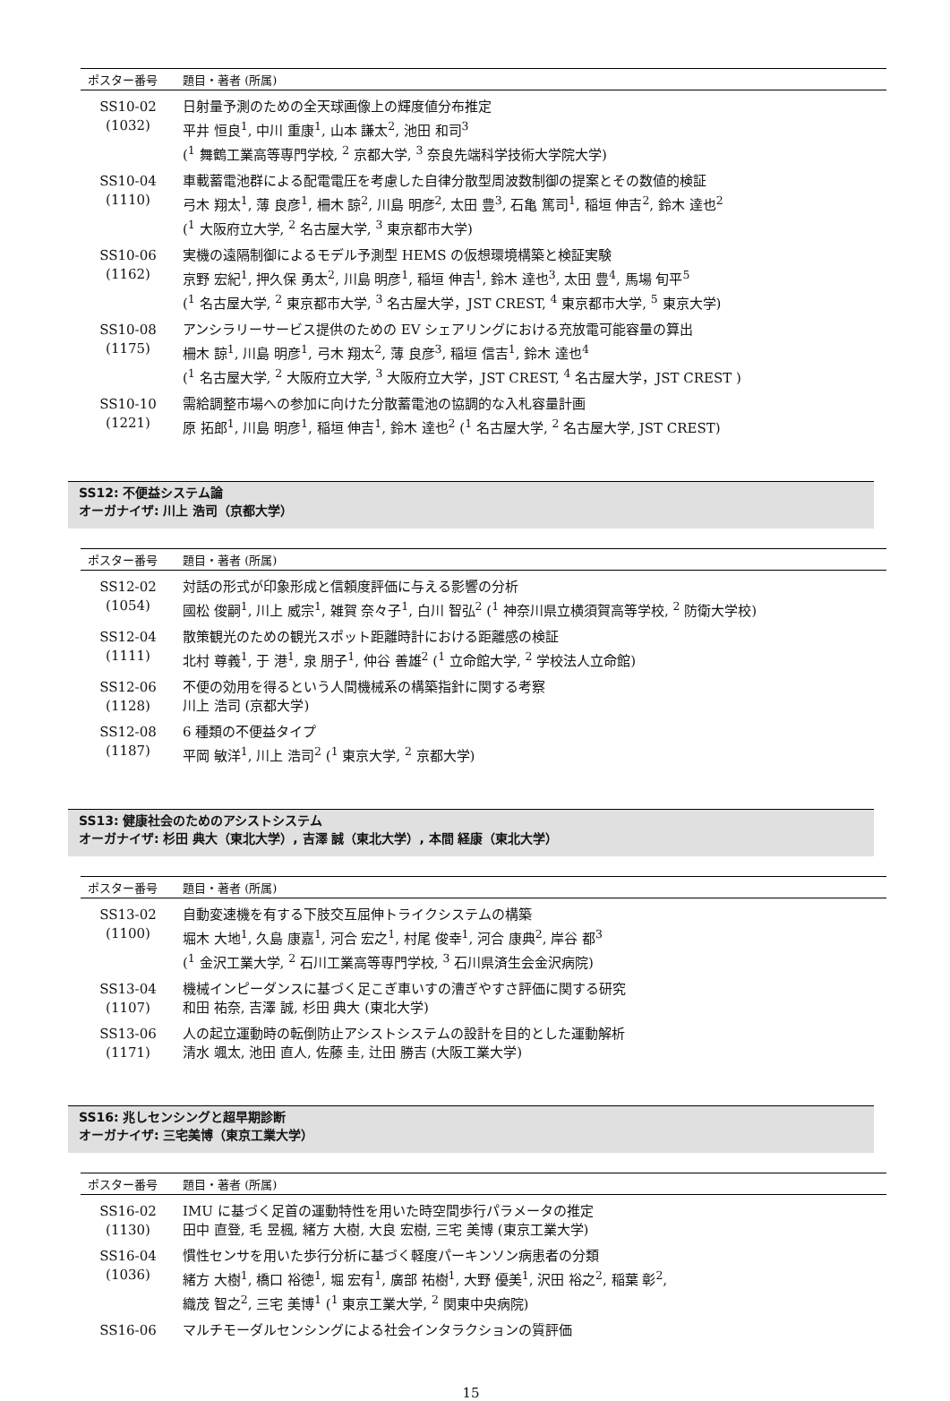| ポスター番号 | 題目・著者 (所属) |
| --- | --- |
| SS10-02 (1032) | 日射量予測のための全天球画像上の輝度値分布推定 平井 恒良<sup>1</sup>, 中川 重康<sup>1</sup>, 山本 謙太<sup>2</sup>, 池田 和司<sup>3</sup> (<sup>1</sup> 舞鶴工業高等専門学校, <sup>2</sup> 京都大学, <sup>3</sup> 奈良先端科学技術大学院大学) |
| SS10-04 (1110) | 車載蓄電池群による配電電圧を考慮した自律分散型周波数制御の提案とその数値的検証 弓木 翔太<sup>1</sup>, 薄 良彦<sup>1</sup>, 柵木 諒<sup>2</sup>, 川島 明彦<sup>2</sup>, 太田 豊<sup>3</sup>, 石亀 篤司<sup>1</sup>, 稲垣 伸吉<sup>2</sup>, 鈴木 達也<sup>2</sup> (<sup>1</sup> 大阪府立大学, <sup>2</sup> 名古屋大学, <sup>3</sup> 東京都市大学) |
| SS10-06 (1162) | 実機の遠隔制御によるモデル予測型 HEMS の仮想環境構築と検証実験 京野 宏紀<sup>1</sup>, 押久保 勇太<sup>2</sup>, 川島 明彦<sup>1</sup>, 稲垣 伸吉<sup>1</sup>, 鈴木 達也<sup>3</sup>, 太田 豊<sup>4</sup>, 馬場 旬平<sup>5</sup> (<sup>1</sup> 名古屋大学, <sup>2</sup> 東京都市大学, <sup>3</sup> 名古屋大学，JST CREST, <sup>4</sup> 東京都市大学, <sup>5</sup> 東京大学) |
| SS10-08 (1175) | アンシラリーサービス提供のための EV シェアリングにおける充放電可能容量の算出 柵木 諒<sup>1</sup>, 川島 明彦<sup>1</sup>, 弓木 翔太<sup>2</sup>, 薄 良彦<sup>3</sup>, 稲垣 信吉<sup>1</sup>, 鈴木 達也<sup>4</sup> (<sup>1</sup> 名古屋大学, <sup>2</sup> 大阪府立大学, <sup>3</sup> 大阪府立大学，JST CREST, <sup>4</sup> 名古屋大学，JST CREST ) |
| SS10-10 (1221) | 需給調整市場への参加に向けた分散蓄電池の協調的な入札容量計画 原 拓郎<sup>1</sup>, 川島 明彦<sup>1</sup>, 稲垣 伸吉<sup>1</sup>, 鈴木 達也<sup>2</sup> (<sup>1</sup> 名古屋大学, <sup>2</sup> 名古屋大学, JST CREST) |
SS12: 不便益システム論
オーガナイザ: 川上 浩司（京都大学）
| ポスター番号 | 題目・著者 (所属) |
| --- | --- |
| SS12-02 (1054) | 対話の形式が印象形成と信頼度評価に与える影響の分析 國松 俊嗣<sup>1</sup>, 川上 威宗<sup>1</sup>, 雑賀 奈々子<sup>1</sup>, 白川 智弘<sup>2</sup> (<sup>1</sup> 神奈川県立横須賀高等学校, <sup>2</sup> 防衛大学校) |
| SS12-04 (1111) | 散策観光のための観光スポット距離時計における距離感の検証 北村 尊義<sup>1</sup>, 于 港<sup>1</sup>, 泉 朋子<sup>1</sup>, 仲谷 善雄<sup>2</sup> (<sup>1</sup> 立命館大学, <sup>2</sup> 学校法人立命館) |
| SS12-06 (1128) | 不便の効用を得るという人間機械系の構築指針に関する考察 川上 浩司 (京都大学) |
| SS12-08 (1187) | 6 種類の不便益タイプ 平岡 敏洋<sup>1</sup>, 川上 浩司<sup>2</sup> (<sup>1</sup> 東京大学, <sup>2</sup> 京都大学) |
SS13: 健康社会のためのアシストシステム
オーガナイザ: 杉田 典大（東北大学）, 吉澤 誠（東北大学）, 本間 経康（東北大学）
| ポスター番号 | 題目・著者 (所属) |
| --- | --- |
| SS13-02 (1100) | 自動変速機を有する下肢交互屈伸トライクシステムの構築 堀木 大地<sup>1</sup>, 久島 康嘉<sup>1</sup>, 河合 宏之<sup>1</sup>, 村尾 俊幸<sup>1</sup>, 河合 康典<sup>2</sup>, 岸谷 都<sup>3</sup> (<sup>1</sup> 金沢工業大学, <sup>2</sup> 石川工業高等専門学校, <sup>3</sup> 石川県済生会金沢病院) |
| SS13-04 (1107) | 機械インピーダンスに基づく足こぎ車いすの漕ぎやすさ評価に関する研究 和田 祐奈, 吉澤 誠, 杉田 典大 (東北大学) |
| SS13-06 (1171) | 人の起立運動時の転倒防止アシストシステムの設計を目的とした運動解析 清水 颯太, 池田 直人, 佐藤 圭, 辻田 勝吉 (大阪工業大学) |
SS16: 兆しセンシングと超早期診断
オーガナイザ: 三宅美博（東京工業大学）
| ポスター番号 | 題目・著者 (所属) |
| --- | --- |
| SS16-02 (1130) | IMU に基づく足首の運動特性を用いた時空間歩行パラメータの推定 田中 直登, 毛 昱楓, 緒方 大樹, 大良 宏樹, 三宅 美博 (東京工業大学) |
| SS16-04 (1036) | 慣性センサを用いた歩行分析に基づく軽度パーキンソン病患者の分類 緒方 大樹<sup>1</sup>, 橋口 裕徳<sup>1</sup>, 堀 宏有<sup>1</sup>, 廣部 祐樹<sup>1</sup>, 大野 優美<sup>1</sup>, 沢田 裕之<sup>2</sup>, 稲葉 彰<sup>2</sup>, 織茂 智之<sup>2</sup>, 三宅 美博<sup>1</sup> (<sup>1</sup> 東京工業大学, <sup>2</sup> 関東中央病院) |
| SS16-06 | マルチモーダルセンシングによる社会インタラクションの質評価 |
15